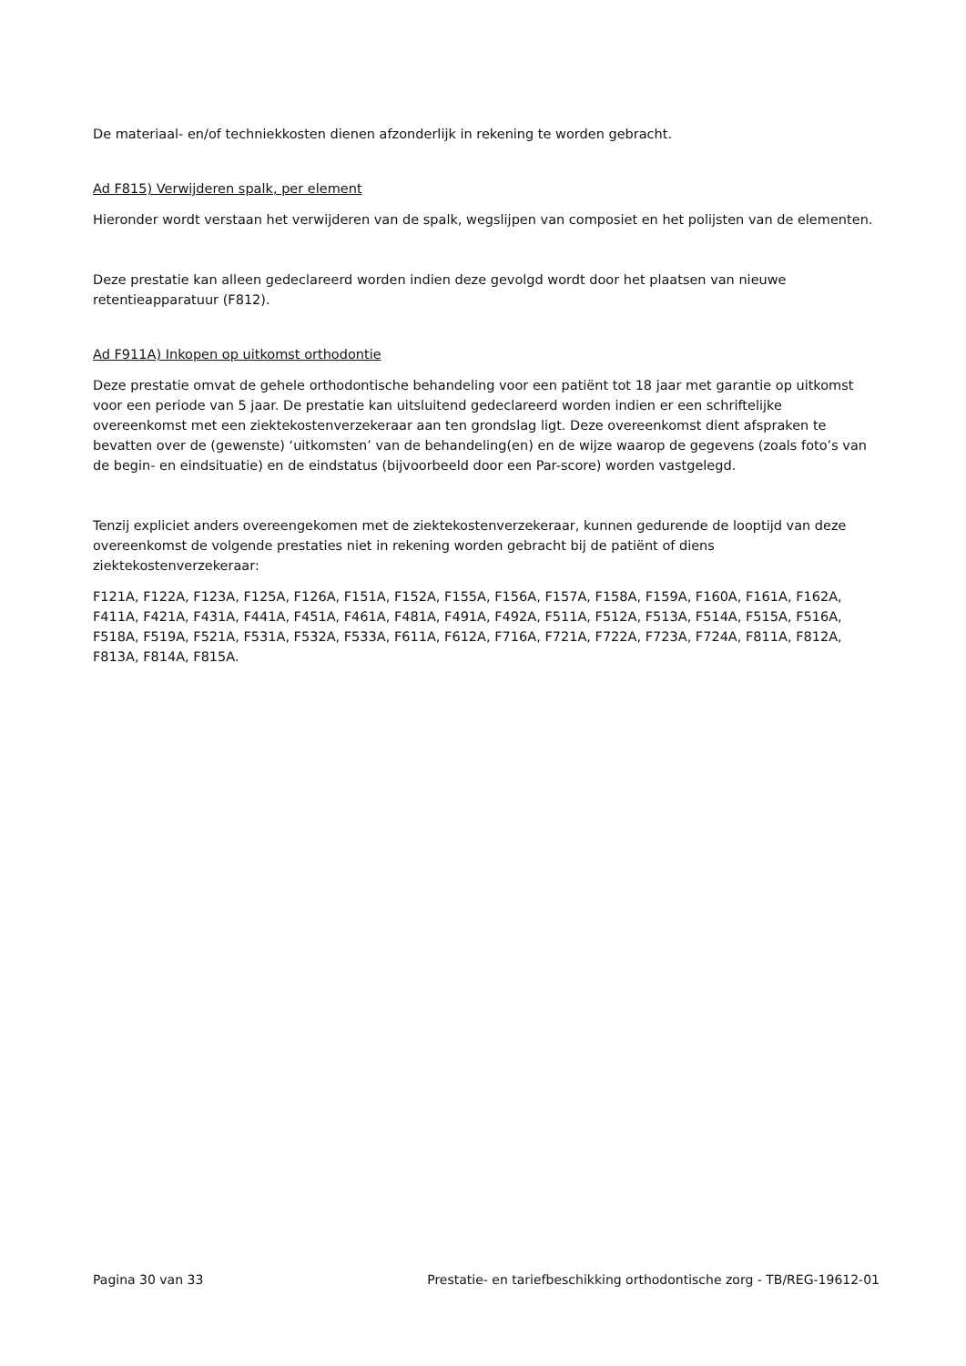De materiaal- en/of techniekkosten dienen afzonderlijk in rekening te worden gebracht.
Ad F815) Verwijderen spalk, per element
Hieronder wordt verstaan het verwijderen van de spalk, wegslijpen van composiet en het polijsten van de elementen.
Deze prestatie kan alleen gedeclareerd worden indien deze gevolgd wordt door het plaatsen van nieuwe retentieapparatuur (F812).
Ad F911A) Inkopen op uitkomst orthodontie
Deze prestatie omvat de gehele orthodontische behandeling voor een patiënt tot 18 jaar met garantie op uitkomst voor een periode van 5 jaar. De prestatie kan uitsluitend gedeclareerd worden indien er een schriftelijke overeenkomst met een ziektekostenverzekeraar aan ten grondslag ligt. Deze overeenkomst dient afspraken te bevatten over de (gewenste) ‘uitkomsten’ van de behandeling(en) en de wijze waarop de gegevens (zoals foto’s van de begin- en eindsituatie) en de eindstatus (bijvoorbeeld door een Par-score) worden vastgelegd.
Tenzij expliciet anders overeengekomen met de ziektekostenverzekeraar, kunnen gedurende de looptijd van deze overeenkomst de volgende prestaties niet in rekening worden gebracht bij de patiënt of diens ziektekostenverzekeraar:
F121A, F122A, F123A, F125A, F126A, F151A, F152A, F155A, F156A, F157A, F158A, F159A, F160A, F161A, F162A, F411A, F421A, F431A, F441A, F451A, F461A, F481A, F491A, F492A, F511A, F512A, F513A, F514A, F515A, F516A, F518A, F519A, F521A, F531A, F532A, F533A, F611A, F612A, F716A, F721A, F722A, F723A, F724A, F811A, F812A, F813A, F814A, F815A.
Pagina 30 van 33 Prestatie- en tariefbeschikking orthodontische zorg - TB/REG-19612-01